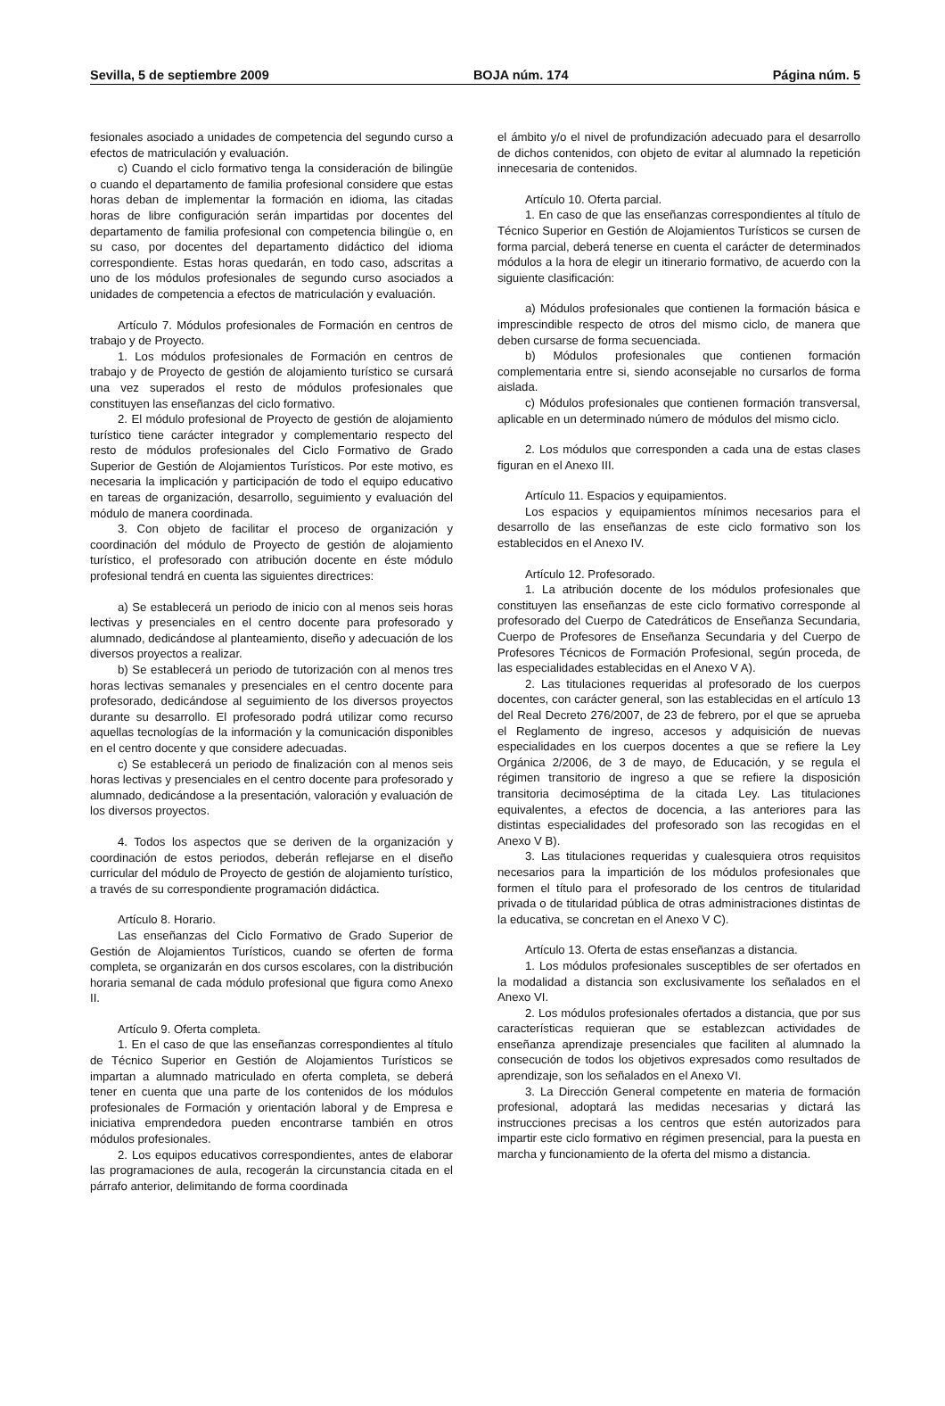Sevilla, 5 de septiembre 2009 BOJA núm. 174 Página núm. 5
fesionales asociado a unidades de competencia del segundo curso a efectos de matriculación y evaluación.
c) Cuando el ciclo formativo tenga la consideración de bilingüe o cuando el departamento de familia profesional considere que estas horas deban de implementar la formación en idioma, las citadas horas de libre configuración serán impartidas por docentes del departamento de familia profesional con competencia bilingüe o, en su caso, por docentes del departamento didáctico del idioma correspondiente. Estas horas quedarán, en todo caso, adscritas a uno de los módulos profesionales de segundo curso asociados a unidades de competencia a efectos de matriculación y evaluación.
Artículo 7. Módulos profesionales de Formación en centros de trabajo y de Proyecto.
1. Los módulos profesionales de Formación en centros de trabajo y de Proyecto de gestión de alojamiento turístico se cursará una vez superados el resto de módulos profesionales que constituyen las enseñanzas del ciclo formativo.
2. El módulo profesional de Proyecto de gestión de alojamiento turístico tiene carácter integrador y complementario respecto del resto de módulos profesionales del Ciclo Formativo de Grado Superior de Gestión de Alojamientos Turísticos. Por este motivo, es necesaria la implicación y participación de todo el equipo educativo en tareas de organización, desarrollo, seguimiento y evaluación del módulo de manera coordinada.
3. Con objeto de facilitar el proceso de organización y coordinación del módulo de Proyecto de gestión de alojamiento turístico, el profesorado con atribución docente en éste módulo profesional tendrá en cuenta las siguientes directrices:
a) Se establecerá un periodo de inicio con al menos seis horas lectivas y presenciales en el centro docente para profesorado y alumnado, dedicándose al planteamiento, diseño y adecuación de los diversos proyectos a realizar.
b) Se establecerá un periodo de tutorización con al menos tres horas lectivas semanales y presenciales en el centro docente para profesorado, dedicándose al seguimiento de los diversos proyectos durante su desarrollo. El profesorado podrá utilizar como recurso aquellas tecnologías de la información y la comunicación disponibles en el centro docente y que considere adecuadas.
c) Se establecerá un periodo de finalización con al menos seis horas lectivas y presenciales en el centro docente para profesorado y alumnado, dedicándose a la presentación, valoración y evaluación de los diversos proyectos.
4. Todos los aspectos que se deriven de la organización y coordinación de estos periodos, deberán reflejarse en el diseño curricular del módulo de Proyecto de gestión de alojamiento turístico, a través de su correspondiente programación didáctica.
Artículo 8. Horario.
Las enseñanzas del Ciclo Formativo de Grado Superior de Gestión de Alojamientos Turísticos, cuando se oferten de forma completa, se organizarán en dos cursos escolares, con la distribución horaria semanal de cada módulo profesional que figura como Anexo II.
Artículo 9. Oferta completa.
1. En el caso de que las enseñanzas correspondientes al título de Técnico Superior en Gestión de Alojamientos Turísticos se impartan a alumnado matriculado en oferta completa, se deberá tener en cuenta que una parte de los contenidos de los módulos profesionales de Formación y orientación laboral y de Empresa e iniciativa emprendedora pueden encontrarse también en otros módulos profesionales.
2. Los equipos educativos correspondientes, antes de elaborar las programaciones de aula, recogerán la circunstancia citada en el párrafo anterior, delimitando de forma coordinada
el ámbito y/o el nivel de profundización adecuado para el desarrollo de dichos contenidos, con objeto de evitar al alumnado la repetición innecesaria de contenidos.
Artículo 10. Oferta parcial.
1. En caso de que las enseñanzas correspondientes al título de Técnico Superior en Gestión de Alojamientos Turísticos se cursen de forma parcial, deberá tenerse en cuenta el carácter de determinados módulos a la hora de elegir un itinerario formativo, de acuerdo con la siguiente clasificación:
a) Módulos profesionales que contienen la formación básica e imprescindible respecto de otros del mismo ciclo, de manera que deben cursarse de forma secuenciada.
b) Módulos profesionales que contienen formación complementaria entre si, siendo aconsejable no cursarlos de forma aislada.
c) Módulos profesionales que contienen formación transversal, aplicable en un determinado número de módulos del mismo ciclo.
2. Los módulos que corresponden a cada una de estas clases figuran en el Anexo III.
Artículo 11. Espacios y equipamientos.
Los espacios y equipamientos mínimos necesarios para el desarrollo de las enseñanzas de este ciclo formativo son los establecidos en el Anexo IV.
Artículo 12. Profesorado.
1. La atribución docente de los módulos profesionales que constituyen las enseñanzas de este ciclo formativo corresponde al profesorado del Cuerpo de Catedráticos de Enseñanza Secundaria, Cuerpo de Profesores de Enseñanza Secundaria y del Cuerpo de Profesores Técnicos de Formación Profesional, según proceda, de las especialidades establecidas en el Anexo V A).
2. Las titulaciones requeridas al profesorado de los cuerpos docentes, con carácter general, son las establecidas en el artículo 13 del Real Decreto 276/2007, de 23 de febrero, por el que se aprueba el Reglamento de ingreso, accesos y adquisición de nuevas especialidades en los cuerpos docentes a que se refiere la Ley Orgánica 2/2006, de 3 de mayo, de Educación, y se regula el régimen transitorio de ingreso a que se refiere la disposición transitoria decimoséptima de la citada Ley. Las titulaciones equivalentes, a efectos de docencia, a las anteriores para las distintas especialidades del profesorado son las recogidas en el Anexo V B).
3. Las titulaciones requeridas y cualesquiera otros requisitos necesarios para la impartición de los módulos profesionales que formen el título para el profesorado de los centros de titularidad privada o de titularidad pública de otras administraciones distintas de la educativa, se concretan en el Anexo V C).
Artículo 13. Oferta de estas enseñanzas a distancia.
1. Los módulos profesionales susceptibles de ser ofertados en la modalidad a distancia son exclusivamente los señalados en el Anexo VI.
2. Los módulos profesionales ofertados a distancia, que por sus características requieran que se establezcan actividades de enseñanza aprendizaje presenciales que faciliten al alumnado la consecución de todos los objetivos expresados como resultados de aprendizaje, son los señalados en el Anexo VI.
3. La Dirección General competente en materia de formación profesional, adoptará las medidas necesarias y dictará las instrucciones precisas a los centros que estén autorizados para impartir este ciclo formativo en régimen presencial, para la puesta en marcha y funcionamiento de la oferta del mismo a distancia.